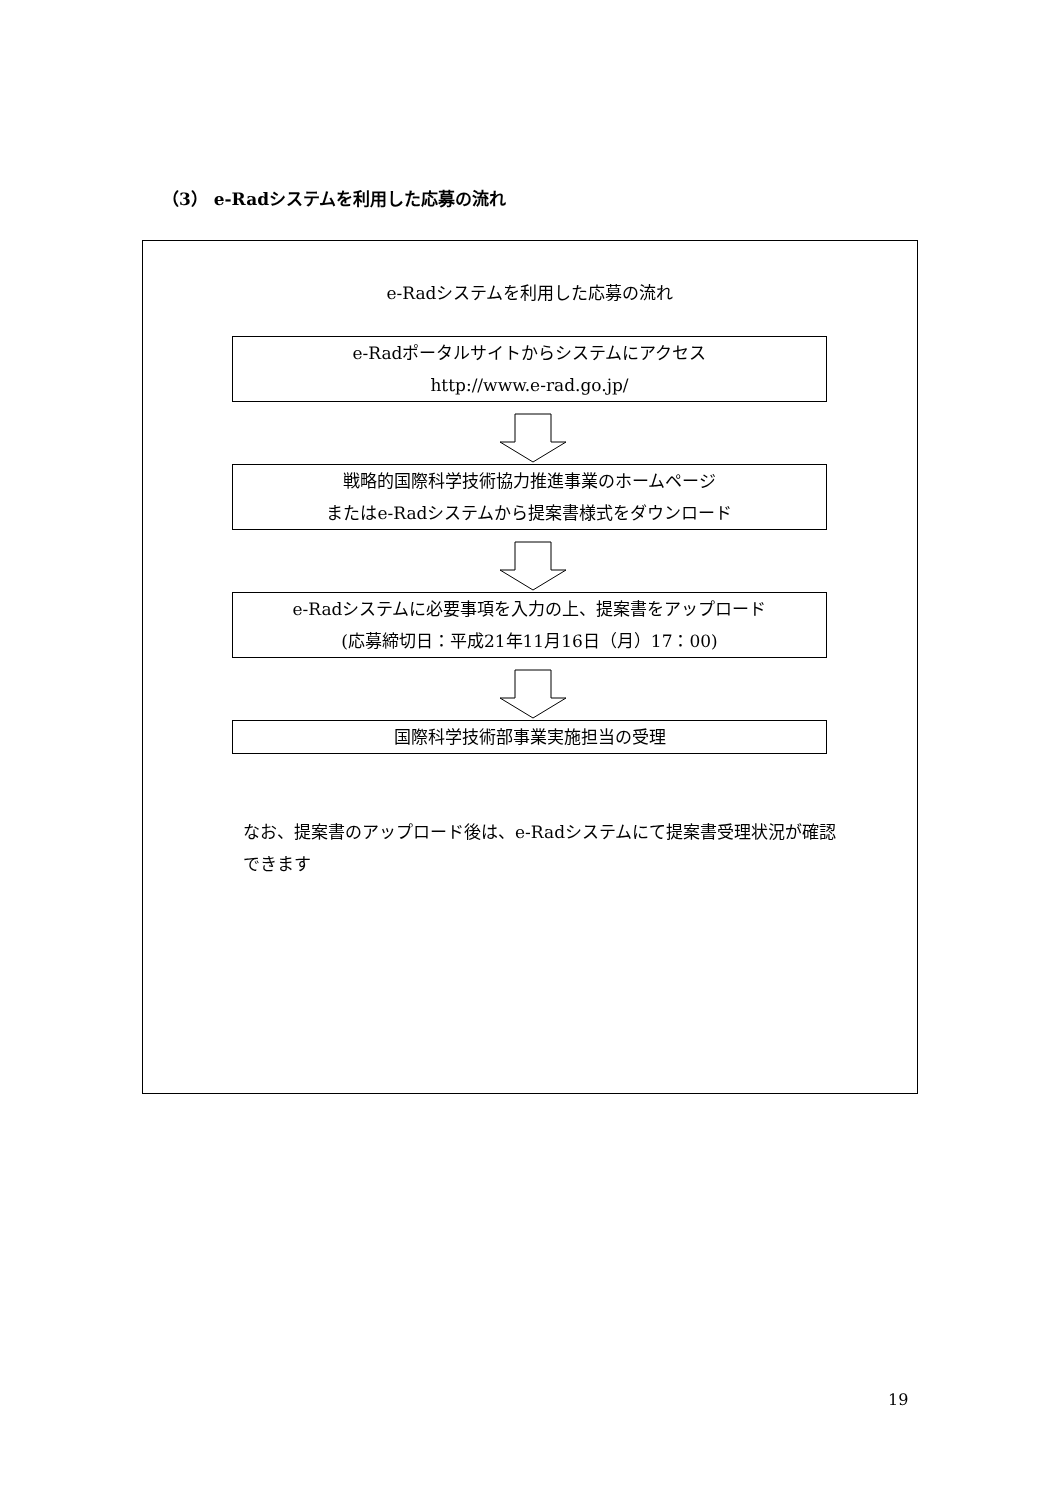（3） e-Radシステムを利用した応募の流れ
e-Radシステムを利用した応募の流れ
e-Radポータルサイトからシステムにアクセス
http://www.e-rad.go.jp/
戦略的国際科学技術協力推進事業のホームページ
またはe-Radシステムから提案書様式をダウンロード
e-Radシステムに必要事項を入力の上、提案書をアップロード
(応募締切日：平成21年11月16日（月）17：00)
国際科学技術部事業実施担当の受理
なお、提案書のアップロード後は、e-Radシステムにて提案書受理状況が確認できます
19